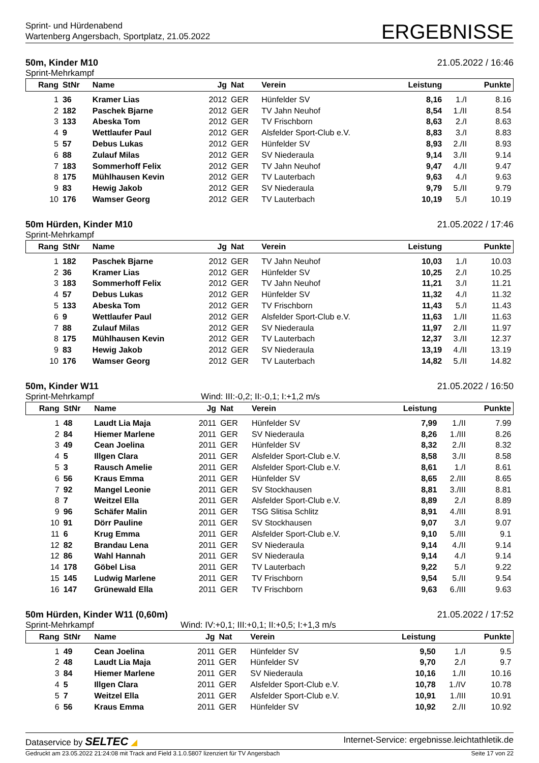Sprint- und Hürdenabend
Wartenberg Angersbach, Sportplatz, 21.05.2022
ERGEBNISSE
50m, Kinder M10 21.05.2022 / 16:46
Sprint-Mehrkampf
| Rang | StNr | Name | Jg | Nat | Verein | Leistung | | Punkte |
| --- | --- | --- | --- | --- | --- | --- | --- | --- |
| 1 | 36 | Kramer Lias | 2012 | GER | Hünfelder SV | 8,16 | 1./I | 8.16 |
| 2 | 182 | Paschek Bjarne | 2012 | GER | TV Jahn Neuhof | 8,54 | 1./II | 8.54 |
| 3 | 133 | Abeska Tom | 2012 | GER | TV Frischborn | 8,63 | 2./I | 8.63 |
| 4 | 9 | Wettlaufer Paul | 2012 | GER | Alsfelder Sport-Club e.V. | 8,83 | 3./I | 8.83 |
| 5 | 57 | Debus Lukas | 2012 | GER | Hünfelder SV | 8,93 | 2./II | 8.93 |
| 6 | 88 | Zulauf Milas | 2012 | GER | SV Niederaula | 9,14 | 3./II | 9.14 |
| 7 | 183 | Sommerhoff Felix | 2012 | GER | TV Jahn Neuhof | 9,47 | 4./II | 9.47 |
| 8 | 175 | Mühlhausen Kevin | 2012 | GER | TV Lauterbach | 9,63 | 4./I | 9.63 |
| 9 | 83 | Hewig Jakob | 2012 | GER | SV Niederaula | 9,79 | 5./II | 9.79 |
| 10 | 176 | Wamser Georg | 2012 | GER | TV Lauterbach | 10,19 | 5./I | 10.19 |
50m Hürden, Kinder M10 21.05.2022 / 17:46
Sprint-Mehrkampf
| Rang | StNr | Name | Jg | Nat | Verein | Leistung | | Punkte |
| --- | --- | --- | --- | --- | --- | --- | --- | --- |
| 1 | 182 | Paschek Bjarne | 2012 | GER | TV Jahn Neuhof | 10,03 | 1./I | 10.03 |
| 2 | 36 | Kramer Lias | 2012 | GER | Hünfelder SV | 10,25 | 2./I | 10.25 |
| 3 | 183 | Sommerhoff Felix | 2012 | GER | TV Jahn Neuhof | 11,21 | 3./I | 11.21 |
| 4 | 57 | Debus Lukas | 2012 | GER | Hünfelder SV | 11,32 | 4./I | 11.32 |
| 5 | 133 | Abeska Tom | 2012 | GER | TV Frischborn | 11,43 | 5./I | 11.43 |
| 6 | 9 | Wettlaufer Paul | 2012 | GER | Alsfelder Sport-Club e.V. | 11,63 | 1./II | 11.63 |
| 7 | 88 | Zulauf Milas | 2012 | GER | SV Niederaula | 11,97 | 2./II | 11.97 |
| 8 | 175 | Mühlhausen Kevin | 2012 | GER | TV Lauterbach | 12,37 | 3./II | 12.37 |
| 9 | 83 | Hewig Jakob | 2012 | GER | SV Niederaula | 13,19 | 4./II | 13.19 |
| 10 | 176 | Wamser Georg | 2012 | GER | TV Lauterbach | 14,82 | 5./II | 14.82 |
50m, Kinder W11 21.05.2022 / 16:50
Sprint-Mehrkampf Wind: III:-0,2; II:-0,1; I:+1,2 m/s
| Rang | StNr | Name | Jg | Nat | Verein | Leistung | | Punkte |
| --- | --- | --- | --- | --- | --- | --- | --- | --- |
| 1 | 48 | Laudt Lia Maja | 2011 | GER | Hünfelder SV | 7,99 | 1./II | 7.99 |
| 2 | 84 | Hiemer Marlene | 2011 | GER | SV Niederaula | 8,26 | 1./III | 8.26 |
| 3 | 49 | Cean Joelina | 2011 | GER | Hünfelder SV | 8,32 | 2./II | 8.32 |
| 4 | 5 | Illgen Clara | 2011 | GER | Alsfelder Sport-Club e.V. | 8,58 | 3./II | 8.58 |
| 5 | 3 | Rausch Amelie | 2011 | GER | Alsfelder Sport-Club e.V. | 8,61 | 1./I | 8.61 |
| 6 | 56 | Kraus Emma | 2011 | GER | Hünfelder SV | 8,65 | 2./III | 8.65 |
| 7 | 92 | Mangel Leonie | 2011 | GER | SV Stockhausen | 8,81 | 3./III | 8.81 |
| 8 | 7 | Weitzel Ella | 2011 | GER | Alsfelder Sport-Club e.V. | 8,89 | 2./I | 8.89 |
| 9 | 96 | Schäfer Malin | 2011 | GER | TSG Slitisa Schlitz | 8,91 | 4./III | 8.91 |
| 10 | 91 | Dörr Pauline | 2011 | GER | SV Stockhausen | 9,07 | 3./I | 9.07 |
| 11 | 6 | Krug Emma | 2011 | GER | Alsfelder Sport-Club e.V. | 9,10 | 5./III | 9.1 |
| 12 | 82 | Brandau Lena | 2011 | GER | SV Niederaula | 9,14 | 4./II | 9.14 |
| 12 | 86 | Wahl Hannah | 2011 | GER | SV Niederaula | 9,14 | 4./I | 9.14 |
| 14 | 178 | Göbel Lisa | 2011 | GER | TV Lauterbach | 9,22 | 5./I | 9.22 |
| 15 | 145 | Ludwig Marlene | 2011 | GER | TV Frischborn | 9,54 | 5./II | 9.54 |
| 16 | 147 | Grünewald Ella | 2011 | GER | TV Frischborn | 9,63 | 6./III | 9.63 |
50m Hürden, Kinder W11 (0,60m) 21.05.2022 / 17:52
Sprint-Mehrkampf Wind: IV:+0,1; III:+0,1; II:+0,5; I:+1,3 m/s
| Rang | StNr | Name | Jg | Nat | Verein | Leistung | | Punkte |
| --- | --- | --- | --- | --- | --- | --- | --- | --- |
| 1 | 49 | Cean Joelina | 2011 | GER | Hünfelder SV | 9,50 | 1./I | 9.5 |
| 2 | 48 | Laudt Lia Maja | 2011 | GER | Hünfelder SV | 9,70 | 2./I | 9.7 |
| 3 | 84 | Hiemer Marlene | 2011 | GER | SV Niederaula | 10,16 | 1./II | 10.16 |
| 4 | 5 | Illgen Clara | 2011 | GER | Alsfelder Sport-Club e.V. | 10,78 | 1./IV | 10.78 |
| 5 | 7 | Weitzel Ella | 2011 | GER | Alsfelder Sport-Club e.V. | 10,91 | 1./III | 10.91 |
| 6 | 56 | Kraus Emma | 2011 | GER | Hünfelder SV | 10,92 | 2./II | 10.92 |
Dataservice by SELTEC ◢ Internet-Service: ergebnisse.leichtathletik.de
Gedruckt am 23.05.2022 21:24:08 mit Track and Field 3.1.0.5807 lizenziert für TV Angersbach Seite 17 von 22